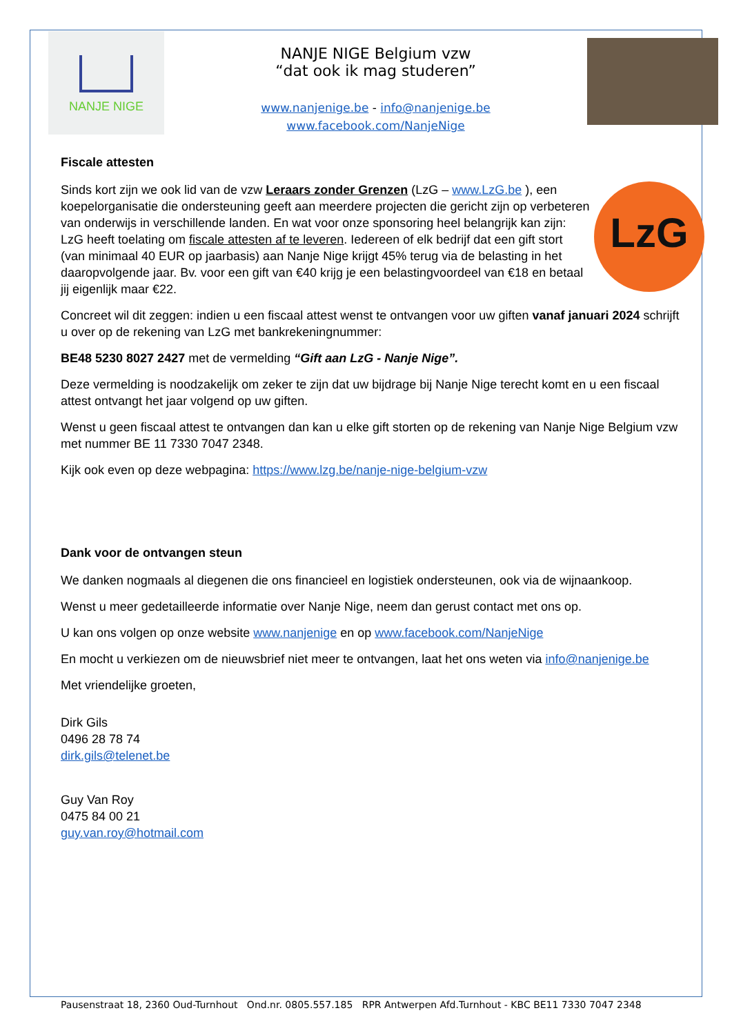NANJE NIGE
NANJE NIGE Belgium vzw
“dat ook ik mag studeren”
www.nanjenige.be - info@nanjenige.be
www.facebook.com/NanjeNige
Fiscale attesten
LzG
Sinds kort zijn we ook lid van de vzw Leraars zonder Grenzen (LzG – www.LzG.be ), een koepelorganisatie die ondersteuning geeft aan meerdere projecten die gericht zijn op verbeteren van onderwijs in verschillende landen. En wat voor onze sponsoring heel belangrijk kan zijn: LzG heeft toelating om fiscale attesten af te leveren. Iedereen of elk bedrijf dat een gift stort (van minimaal 40 EUR op jaarbasis) aan Nanje Nige krijgt 45% terug via de belasting in het daaropvolgende jaar. Bv. voor een gift van €40 krijg je een belastingvoordeel van €18 en betaal jij eigenlijk maar €22.
Concreet wil dit zeggen: indien u een fiscaal attest wenst te ontvangen voor uw giften vanaf januari 2024 schrijft u over op de rekening van LzG met bankrekeningnummer:
BE48 5230 8027 2427 met de vermelding “Gift aan LzG - Nanje Nige”.
Deze vermelding is noodzakelijk om zeker te zijn dat uw bijdrage bij Nanje Nige terecht komt en u een fiscaal attest ontvangt het jaar volgend op uw giften.
Wenst u geen fiscaal attest te ontvangen dan kan u elke gift storten op de rekening van Nanje Nige Belgium vzw met nummer BE 11 7330 7047 2348.
Kijk ook even op deze webpagina: https://www.lzg.be/nanje-nige-belgium-vzw
Dank voor de ontvangen steun
We danken nogmaals al diegenen die ons financieel en logistiek ondersteunen, ook via de wijnaankoop.
Wenst u meer gedetailleerde informatie over Nanje Nige, neem dan gerust contact met ons op.
U kan ons volgen op onze website www.nanjenige en op www.facebook.com/NanjeNige
En mocht u verkiezen om de nieuwsbrief niet meer te ontvangen, laat het ons weten via info@nanjenige.be
Met vriendelijke groeten,
Dirk Gils
0496 28 78 74
dirk.gils@telenet.be
Guy Van Roy
0475 84 00 21
guy.van.roy@hotmail.com
Pausenstraat 18, 2360 Oud-Turnhout Ond.nr. 0805.557.185 RPR Antwerpen Afd.Turnhout - KBC BE11 7330 7047 2348